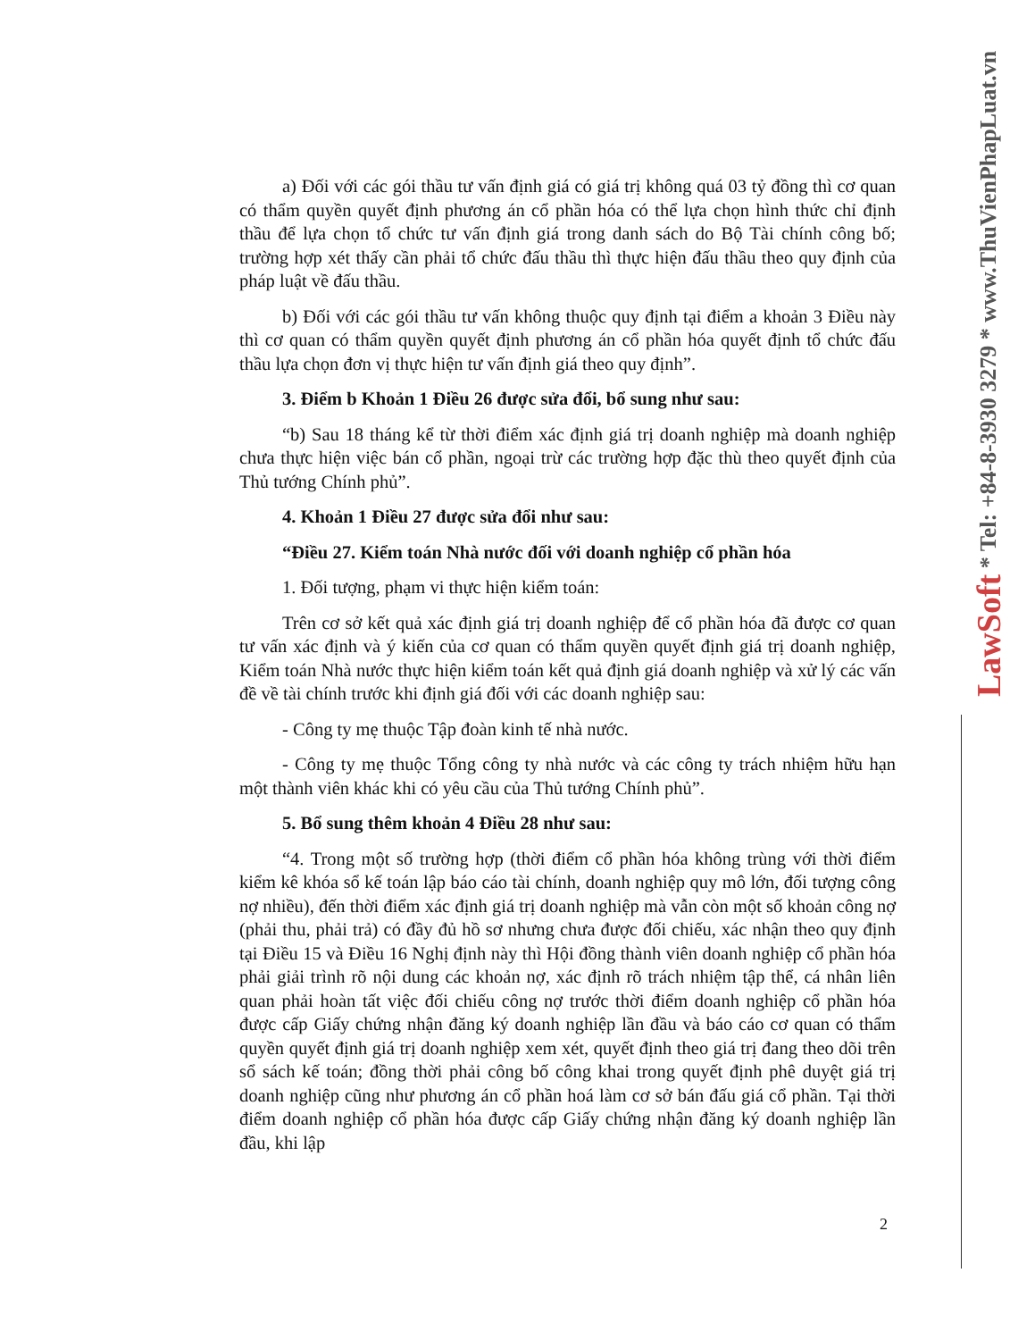LawSoft * Tel: +84-8-3930 3279 * www.ThuVienPhapLuat.vn
a) Đối với các gói thầu tư vấn định giá có giá trị không quá 03 tỷ đồng thì cơ quan có thẩm quyền quyết định phương án cổ phần hóa có thể lựa chọn hình thức chỉ định thầu để lựa chọn tổ chức tư vấn định giá trong danh sách do Bộ Tài chính công bố; trường hợp xét thấy cần phải tổ chức đấu thầu thì thực hiện đấu thầu theo quy định của pháp luật về đấu thầu.
b) Đối với các gói thầu tư vấn không thuộc quy định tại điểm a khoản 3 Điều này thì cơ quan có thẩm quyền quyết định phương án cổ phần hóa quyết định tổ chức đấu thầu lựa chọn đơn vị thực hiện tư vấn định giá theo quy định”.
3. Điểm b Khoản 1 Điều 26 được sửa đổi, bổ sung như sau:
“b) Sau 18 tháng kể từ thời điểm xác định giá trị doanh nghiệp mà doanh nghiệp chưa thực hiện việc bán cổ phần, ngoại trừ các trường hợp đặc thù theo quyết định của Thủ tướng Chính phủ”.
4. Khoản 1 Điều 27 được sửa đổi như sau:
“Điều 27. Kiểm toán Nhà nước đối với doanh nghiệp cổ phần hóa
1. Đối tượng, phạm vi thực hiện kiểm toán:
Trên cơ sở kết quả xác định giá trị doanh nghiệp để cổ phần hóa đã được cơ quan tư vấn xác định và ý kiến của cơ quan có thẩm quyền quyết định giá trị doanh nghiệp, Kiểm toán Nhà nước thực hiện kiểm toán kết quả định giá doanh nghiệp và xử lý các vấn đề về tài chính trước khi định giá đối với các doanh nghiệp sau:
- Công ty mẹ thuộc Tập đoàn kinh tế nhà nước.
- Công ty mẹ thuộc Tổng công ty nhà nước và các công ty trách nhiệm hữu hạn một thành viên khác khi có yêu cầu của Thủ tướng Chính phủ”.
5. Bổ sung thêm khoản 4 Điều 28 như sau:
“4. Trong một số trường hợp (thời điểm cổ phần hóa không trùng với thời điểm kiểm kê khóa sổ kế toán lập báo cáo tài chính, doanh nghiệp quy mô lớn, đối tượng công nợ nhiều), đến thời điểm xác định giá trị doanh nghiệp mà vẫn còn một số khoản công nợ (phải thu, phải trả) có đầy đủ hồ sơ nhưng chưa được đối chiếu, xác nhận theo quy định tại Điều 15 và Điều 16 Nghị định này thì Hội đồng thành viên doanh nghiệp cổ phần hóa phải giải trình rõ nội dung các khoản nợ, xác định rõ trách nhiệm tập thể, cá nhân liên quan phải hoàn tất việc đối chiếu công nợ trước thời điểm doanh nghiệp cổ phần hóa được cấp Giấy chứng nhận đăng ký doanh nghiệp lần đầu và báo cáo cơ quan có thẩm quyền quyết định giá trị doanh nghiệp xem xét, quyết định theo giá trị đang theo dõi trên sổ sách kế toán; đồng thời phải công bố công khai trong quyết định phê duyệt giá trị doanh nghiệp cũng như phương án cổ phần hoá làm cơ sở bán đấu giá cổ phần. Tại thời điểm doanh nghiệp cổ phần hóa được cấp Giấy chứng nhận đăng ký doanh nghiệp lần đầu, khi lập
2